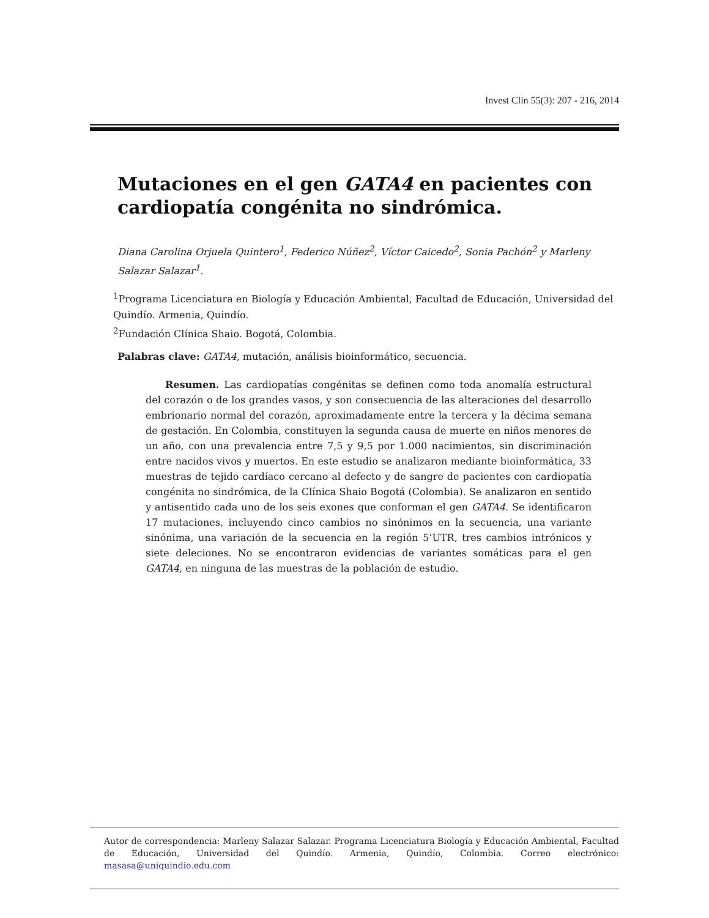Invest Clin 55(3): 207 - 216, 2014
Mutaciones en el gen GATA4 en pacientes con cardiopatía congénita no sindrómica.
Diana Carolina Orjuela Quintero<sup>1</sup>, Federico Núñez<sup>2</sup>, Víctor Caicedo<sup>2</sup>, Sonia Pachón<sup>2</sup> y Marleny Salazar Salazar<sup>1</sup>.
<sup>1</sup> Programa Licenciatura en Biología y Educación Ambiental, Facultad de Educación, Universidad del Quindío. Armenia, Quindío.
<sup>2</sup> Fundación Clínica Shaio. Bogotá, Colombia.
Palabras clave: GATA4, mutación, análisis bioinformático, secuencia.
  Resumen. Las cardiopatías congénitas se definen como toda anomalía estructural del corazón o de los grandes vasos, y son consecuencia de las alteraciones del desarrollo embrionario normal del corazón, aproximadamente entre la tercera y la décima semana de gestación. En Colombia, constituyen la segunda causa de muerte en niños menores de un año, con una prevalencia entre 7,5 y 9,5 por 1.000 nacimientos, sin discriminación entre nacidos vivos y muertos. En este estudio se analizaron mediante bioinformática, 33 muestras de tejido cardíaco cercano al defecto y de sangre de pacientes con cardiopatía congénita no sindrómica, de la Clínica Shaio Bogotá (Colombia). Se analizaron en sentido y antisentido cada uno de los seis exones que conforman el gen GATA4. Se identificaron 17 mutaciones, incluyendo cinco cambios no sinónimos en la secuencia, una variante sinónima, una variación de la secuencia en la región 5’UTR, tres cambios intrónicos y siete deleciones. No se encontraron evidencias de variantes somáticas para el gen GATA4, en ninguna de las muestras de la población de estudio.
Autor de correspondencia: Marleny Salazar Salazar. Programa Licenciatura Biología y Educación Ambiental, Facultad de Educación, Universidad del Quindío. Armenia, Quindío, Colombia. Correo electrónico: masasa@uniquindio.edu.com